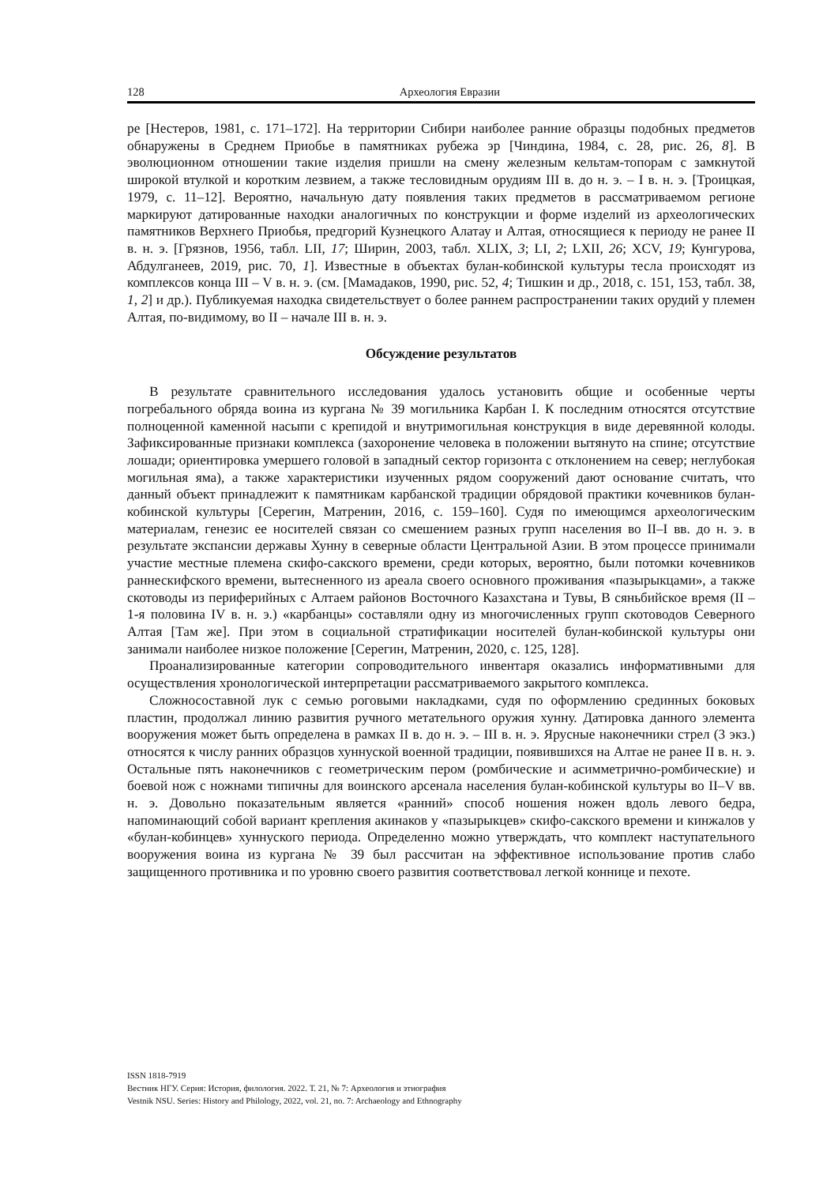128 Археология Евразии
ре [Нестеров, 1981, с. 171–172]. На территории Сибири наиболее ранние образцы подобных предметов обнаружены в Среднем Приобье в памятниках рубежа эр [Чиндина, 1984, с. 28, рис. 26, 8]. В эволюционном отношении такие изделия пришли на смену железным кельтам-топорам с замкнутой широкой втулкой и коротким лезвием, а также тесловидным орудиям III в. до н. э. – I в. н. э. [Троицкая, 1979, с. 11–12]. Вероятно, начальную дату появления таких предметов в рассматриваемом регионе маркируют датированные находки аналогичных по конструкции и форме изделий из археологических памятников Верхнего Приобья, предгорий Кузнецкого Алатау и Алтая, относящиеся к периоду не ранее II в. н. э. [Грязнов, 1956, табл. LII, 17; Ширин, 2003, табл. XLIX, 3; LI, 2; LXII, 26; XCV, 19; Кунгурова, Абдулганеев, 2019, рис. 70, 1]. Известные в объектах булан-кобинской культуры тесла происходят из комплексов конца III – V в. н. э. (см. [Мамадаков, 1990, рис. 52, 4; Тишкин и др., 2018, с. 151, 153, табл. 38, 1, 2] и др.). Публикуемая находка свидетельствует о более раннем распространении таких орудий у племен Алтая, по-видимому, во II – начале III в. н. э.
Обсуждение результатов
В результате сравнительного исследования удалось установить общие и особенные черты погребального обряда воина из кургана № 39 могильника Карбан I. К последним относятся отсутствие полноценной каменной насыпи с крепидой и внутримогильная конструкция в виде деревянной колоды. Зафиксированные признаки комплекса (захоронение человека в положении вытянуто на спине; отсутствие лошади; ориентировка умершего головой в западный сектор горизонта с отклонением на север; неглубокая могильная яма), а также характеристики изученных рядом сооружений дают основание считать, что данный объект принадлежит к памятникам карбанской традиции обрядовой практики кочевников булан-кобинской культуры [Серегин, Матренин, 2016, с. 159–160]. Судя по имеющимся археологическим материалам, генезис ее носителей связан со смешением разных групп населения во II–I вв. до н. э. в результате экспансии державы Хунну в северные области Центральной Азии. В этом процессе принимали участие местные племена скифо-сакского времени, среди которых, вероятно, были потомки кочевников раннескифского времени, вытесненного из ареала своего основного проживания «пазырыкцами», а также скотоводы из периферийных с Алтаем районов Восточного Казахстана и Тувы, В сяньбийское время (II – 1-я половина IV в. н. э.) «карбанцы» составляли одну из многочисленных групп скотоводов Северного Алтая [Там же]. При этом в социальной стратификации носителей булан-кобинской культуры они занимали наиболее низкое положение [Серегин, Матренин, 2020, с. 125, 128].
Проанализированные категории сопроводительного инвентаря оказались информативными для осуществления хронологической интерпретации рассматриваемого закрытого комплекса.
Сложносоставной лук с семью роговыми накладками, судя по оформлению срединных боковых пластин, продолжал линию развития ручного метательного оружия хунну. Датировка данного элемента вооружения может быть определена в рамках II в. до н. э. – III в. н. э. Ярусные наконечники стрел (3 экз.) относятся к числу ранних образцов хуннуской военной традиции, появившихся на Алтае не ранее II в. н. э. Остальные пять наконечников с геометрическим пером (ромбические и асимметрично-ромбические) и боевой нож с ножнами типичны для воинского арсенала населения булан-кобинской культуры во II–V вв. н. э. Довольно показательным является «ранний» способ ношения ножен вдоль левого бедра, напоминающий собой вариант крепления акинаков у «пазырыкцев» скифо-сакского времени и кинжалов у «булан-кобинцев» хуннуского периода. Определенно можно утверждать, что комплект наступательного вооружения воина из кургана № 39 был рассчитан на эффективное использование против слабо защищенного противника и по уровню своего развития соответствовал легкой коннице и пехоте.
ISSN 1818-7919
Вестник НГУ. Серия: История, филология. 2022. Т. 21, № 7: Археология и этнография
Vestnik NSU. Series: History and Philology, 2022, vol. 21, no. 7: Archaeology and Ethnography